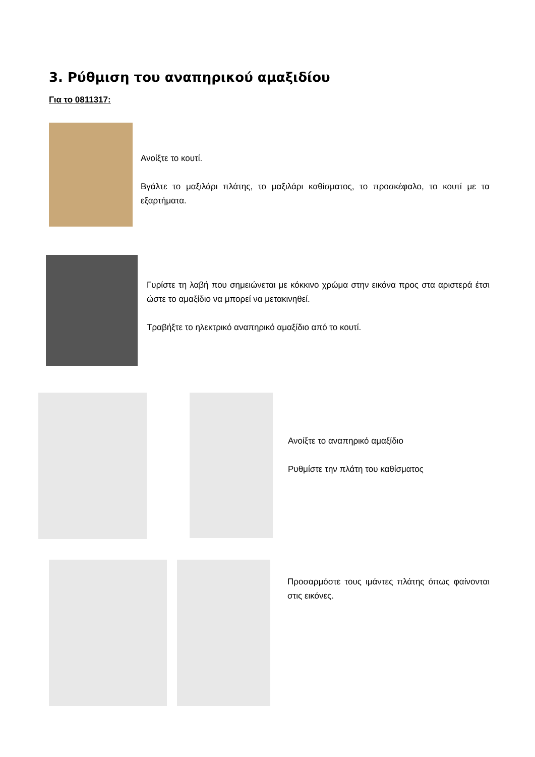3. Ρύθμιση του αναπηρικού αμαξιδίου
Για το 0811317:
Ανοίξτε το κουτί.
Βγάλτε το μαξιλάρι πλάτης, το μαξιλάρι καθίσματος, το προσκέφαλο, το κουτί με τα εξαρτήματα.
Γυρίστε τη λαβή που σημειώνεται με κόκκινο χρώμα στην εικόνα προς στα αριστερά έτσι ώστε το αμαξίδιο να μπορεί να μετακινηθεί.
Τραβήξτε το ηλεκτρικό αναπηρικό αμαξίδιο από το κουτί.
Ανοίξτε το αναπηρικό αμαξίδιο
Ρυθμίστε την πλάτη του καθίσματος
Προσαρμόστε τους ιμάντες πλάτης όπως φαίνονται στις εικόνες.